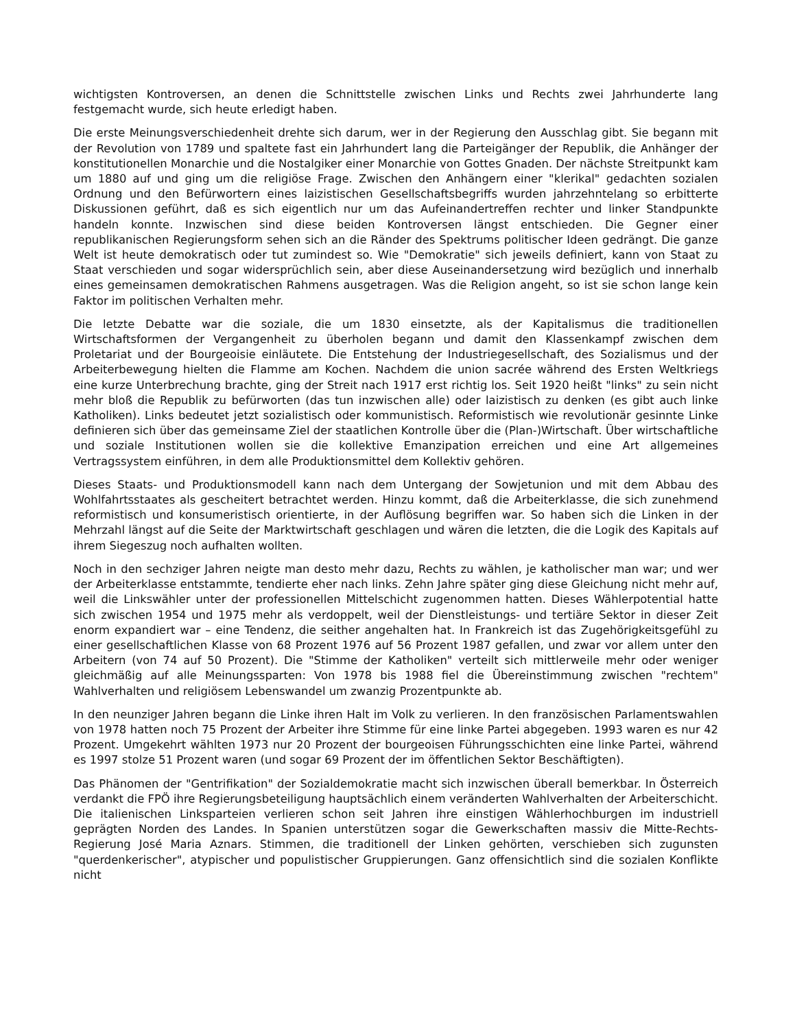wichtigsten Kontroversen, an denen die Schnittstelle zwischen Links und Rechts zwei Jahrhunderte lang festgemacht wurde, sich heute erledigt haben.
Die erste Meinungsverschiedenheit drehte sich darum, wer in der Regierung den Ausschlag gibt. Sie begann mit der Revolution von 1789 und spaltete fast ein Jahrhundert lang die Parteigänger der Republik, die Anhänger der konstitutionellen Monarchie und die Nostalgiker einer Monarchie von Gottes Gnaden. Der nächste Streitpunkt kam um 1880 auf und ging um die religiöse Frage. Zwischen den Anhängern einer "klerikal" gedachten sozialen Ordnung und den Befürwortern eines laizistischen Gesellschaftsbegriffs wurden jahrzehntelang so erbitterte Diskussionen geführt, daß es sich eigentlich nur um das Aufeinandertreffen rechter und linker Standpunkte handeln konnte. Inzwischen sind diese beiden Kontroversen längst entschieden. Die Gegner einer republikanischen Regierungsform sehen sich an die Ränder des Spektrums politischer Ideen gedrängt. Die ganze Welt ist heute demokratisch oder tut zumindest so. Wie "Demokratie" sich jeweils definiert, kann von Staat zu Staat verschieden und sogar widersprüchlich sein, aber diese Auseinandersetzung wird bezüglich und innerhalb eines gemeinsamen demokratischen Rahmens ausgetragen. Was die Religion angeht, so ist sie schon lange kein Faktor im politischen Verhalten mehr.
Die letzte Debatte war die soziale, die um 1830 einsetzte, als der Kapitalismus die traditionellen Wirtschaftsformen der Vergangenheit zu überholen begann und damit den Klassenkampf zwischen dem Proletariat und der Bourgeoisie einläutete. Die Entstehung der Industriegesellschaft, des Sozialismus und der Arbeiterbewegung hielten die Flamme am Kochen. Nachdem die union sacrée während des Ersten Weltkriegs eine kurze Unterbrechung brachte, ging der Streit nach 1917 erst richtig los. Seit 1920 heißt "links" zu sein nicht mehr bloß die Republik zu befürworten (das tun inzwischen alle) oder laizistisch zu denken (es gibt auch linke Katholiken). Links bedeutet jetzt sozialistisch oder kommunistisch. Reformistisch wie revolutionär gesinnte Linke definieren sich über das gemeinsame Ziel der staatlichen Kontrolle über die (Plan-)Wirtschaft. Über wirtschaftliche und soziale Institutionen wollen sie die kollektive Emanzipation erreichen und eine Art allgemeines Vertragssystem einführen, in dem alle Produktionsmittel dem Kollektiv gehören.
Dieses Staats- und Produktionsmodell kann nach dem Untergang der Sowjetunion und mit dem Abbau des Wohlfahrtsstaates als gescheitert betrachtet werden. Hinzu kommt, daß die Arbeiterklasse, die sich zunehmend reformistisch und konsumeristisch orientierte, in der Auflösung begriffen war. So haben sich die Linken in der Mehrzahl längst auf die Seite der Marktwirtschaft geschlagen und wären die letzten, die die Logik des Kapitals auf ihrem Siegeszug noch aufhalten wollten.
Noch in den sechziger Jahren neigte man desto mehr dazu, Rechts zu wählen, je katholischer man war; und wer der Arbeiterklasse entstammte, tendierte eher nach links. Zehn Jahre später ging diese Gleichung nicht mehr auf, weil die Linkswähler unter der professionellen Mittelschicht zugenommen hatten. Dieses Wählerpotential hatte sich zwischen 1954 und 1975 mehr als verdoppelt, weil der Dienstleistungs- und tertiäre Sektor in dieser Zeit enorm expandiert war – eine Tendenz, die seither angehalten hat. In Frankreich ist das Zugehörigkeitsgefühl zu einer gesellschaftlichen Klasse von 68 Prozent 1976 auf 56 Prozent 1987 gefallen, und zwar vor allem unter den Arbeitern (von 74 auf 50 Prozent). Die "Stimme der Katholiken" verteilt sich mittlerweile mehr oder weniger gleichmäßig auf alle Meinungssparten: Von 1978 bis 1988 fiel die Übereinstimmung zwischen "rechtem" Wahlverhalten und religiösem Lebenswandel um zwanzig Prozentpunkte ab.
In den neunziger Jahren begann die Linke ihren Halt im Volk zu verlieren. In den französischen Parlamentswahlen von 1978 hatten noch 75 Prozent der Arbeiter ihre Stimme für eine linke Partei abgegeben. 1993 waren es nur 42 Prozent. Umgekehrt wählten 1973 nur 20 Prozent der bourgeoisen Führungsschichten eine linke Partei, während es 1997 stolze 51 Prozent waren (und sogar 69 Prozent der im öffentlichen Sektor Beschäftigten).
Das Phänomen der "Gentrifikation" der Sozialdemokratie macht sich inzwischen überall bemerkbar. In Österreich verdankt die FPÖ ihre Regierungsbeteiligung hauptsächlich einem veränderten Wahlverhalten der Arbeiterschicht. Die italienischen Linksparteien verlieren schon seit Jahren ihre einstigen Wählerhochburgen im industriell geprägten Norden des Landes. In Spanien unterstützen sogar die Gewerkschaften massiv die Mitte-Rechts-Regierung José Maria Aznars. Stimmen, die traditionell der Linken gehörten, verschieben sich zugunsten "querdenkerischer", atypischer und populistischer Gruppierungen. Ganz offensichtlich sind die sozialen Konflikte nicht